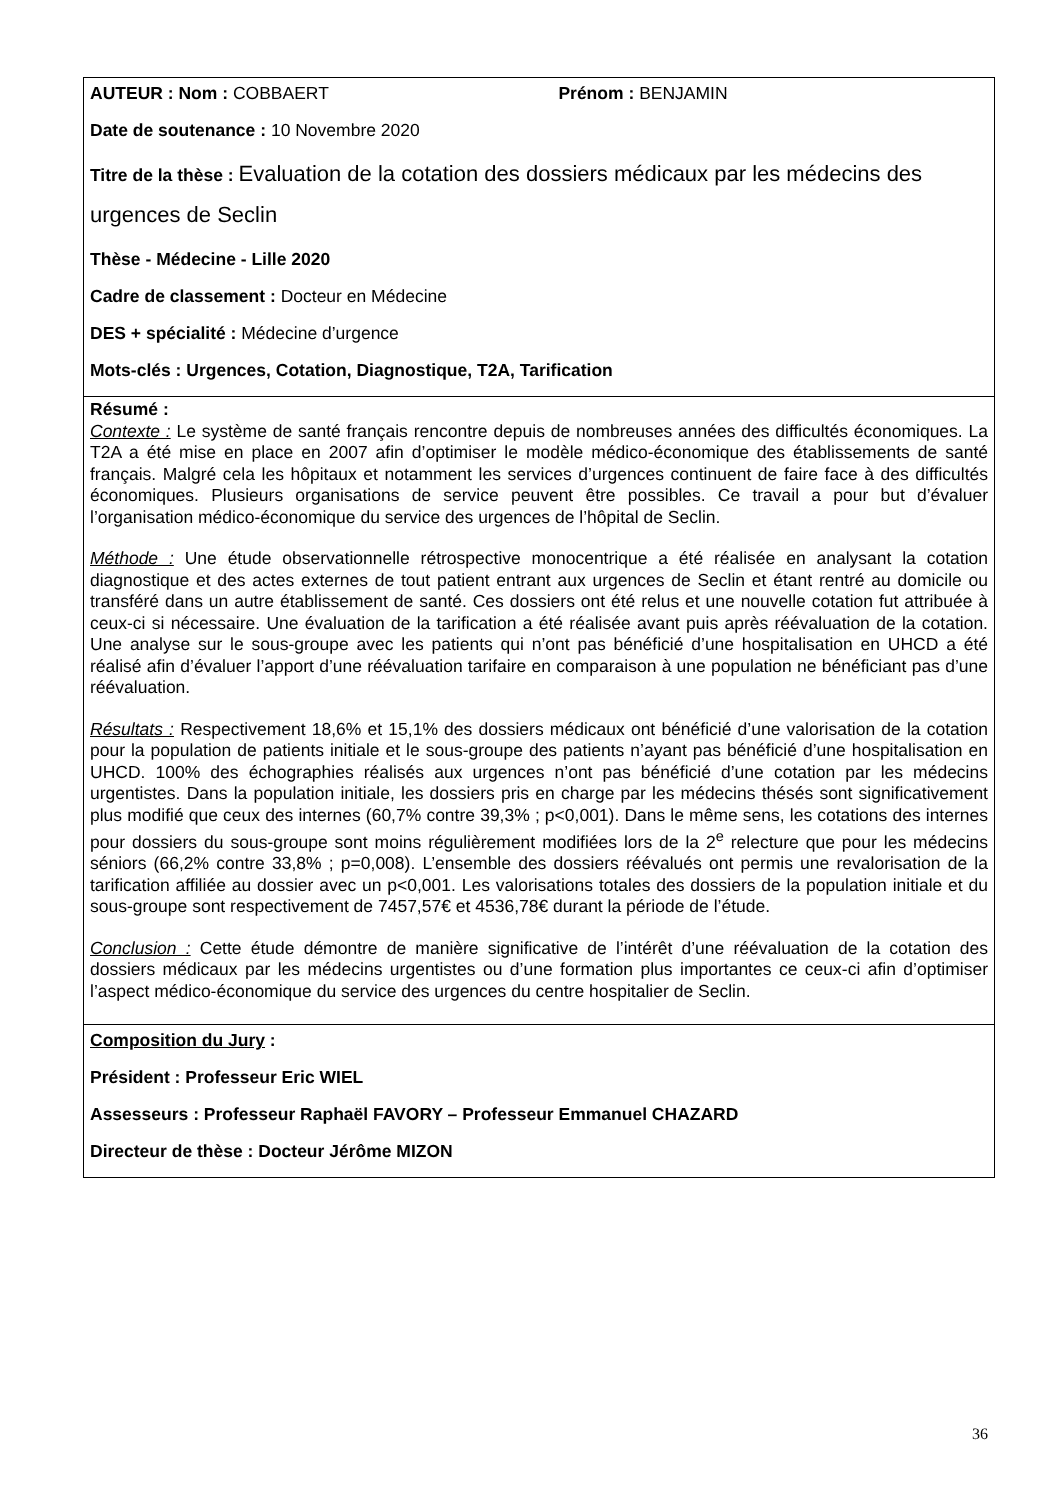| AUTEUR : Nom : COBBAERT Prénom : BENJAMIN Date de soutenance : 10 Novembre 2020 Titre de la thèse : Evaluation de la cotation des dossiers médicaux par les médecins des urgences de Seclin Thèse - Médecine - Lille 2020 Cadre de classement : Docteur en Médecine DES + spécialité : Médecine d’urgence Mots-clés : Urgences, Cotation, Diagnostique, T2A, Tarification |
| Résumé : Contexte : Le système de santé français rencontre depuis de nombreuses années des difficultés économiques. La T2A a été mise en place en 2007 afin d’optimiser le modèle médico-économique des établissements de santé français. Malgré cela les hôpitaux et notamment les services d’urgences continuent de faire face à des difficultés économiques. Plusieurs organisations de service peuvent être possibles. Ce travail a pour but d’évaluer l’organisation médico-économique du service des urgences de l’hôpital de Seclin. Méthode : Une étude observationnelle rétrospective monocentrique a été réalisée en analysant la cotation diagnostique et des actes externes de tout patient entrant aux urgences de Seclin et étant rentré au domicile ou transféré dans un autre établissement de santé. Ces dossiers ont été relus et une nouvelle cotation fut attribuée à ceux-ci si nécessaire. Une évaluation de la tarification a été réalisée avant puis après réévaluation de la cotation. Une analyse sur le sous-groupe avec les patients qui n’ont pas bénéficié d’une hospitalisation en UHCD a été réalisé afin d’évaluer l’apport d’une réévaluation tarifaire en comparaison à une population ne bénéficiant pas d’une réévaluation. Résultats : Respectivement 18,6% et 15,1% des dossiers médicaux ont bénéficié d’une valorisation de la cotation pour la population de patients initiale et le sous-groupe des patients n’ayant pas bénéficié d’une hospitalisation en UHCD. 100% des échographies réalisés aux urgences n’ont pas bénéficié d’une cotation par les médecins urgentistes. Dans la population initiale, les dossiers pris en charge par les médecins thésés sont significativement plus modifié que ceux des internes (60,7% contre 39,3% ; p<0,001). Dans le même sens, les cotations des internes pour dossiers du sous-groupe sont moins régulièrement modifiées lors de la 2<sup>e</sup> relecture que pour les médecins séniors (66,2% contre 33,8% ; p=0,008). L’ensemble des dossiers réévalués ont permis une revalorisation de la tarification affiliée au dossier avec un p<0,001. Les valorisations totales des dossiers de la population initiale et du sous-groupe sont respectivement de 7457,57€ et 4536,78€ durant la période de l’étude. Conclusion : Cette étude démontre de manière significative de l’intérêt d’une réévaluation de la cotation des dossiers médicaux par les médecins urgentistes ou d’une formation plus importantes ce ceux-ci afin d’optimiser l’aspect médico-économique du service des urgences du centre hospitalier de Seclin. |
| Composition du Jury : Président : Professeur Eric WIEL Assesseurs : Professeur Raphaël FAVORY – Professeur Emmanuel CHAZARD Directeur de thèse : Docteur Jérôme MIZON |
36